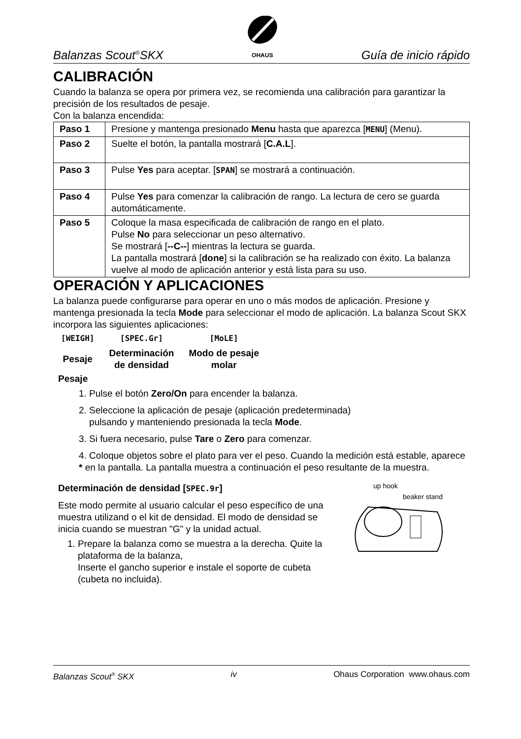Balanzas Scout<sup>®</sup>SKX
OHAUS Guía de inicio rápido
CALIBRACIÓN
Cuando la balanza se opera por primera vez, se recomienda una calibración para garantizar la precisión de los resultados de pesaje.
Con la balanza encendida:
| Paso 1 | Presione y mantenga presionado Menu hasta que aparezca [ MENU ] (Menu). |
| Paso 2 | Suelte el botón, la pantalla mostrará [ C.A.L ]. |
| Paso 3 | Pulse Yes para aceptar. [ SPAN ] se mostrará a continuación. |
| Paso 4 | Pulse Yes para comenzar la calibración de rango. La lectura de cero se guarda automáticamente. |
| Paso 5 | Coloque la masa especificada de calibración de rango en el plato. Pulse No para seleccionar un peso alternativo. Se mostrará [ --C-- ] mientras la lectura se guarda. La pantalla mostrará [ done ] si la calibración se ha realizado con éxito. La balanza vuelve al modo de aplicación anterior y está lista para su uso. |
OPERACIÓN Y APLICACIONES
La balanza puede configurarse para operar en uno o más modos de aplicación. Presione y mantenga presionada la tecla Mode para seleccionar el modo de aplicación. La balanza Scout SKX incorpora las siguientes aplicaciones:
| [WEIGH] | [SPEC.Gr] | [MoLE] |
| Pesaje | Determinación de densidad | Modo de pesaje molar |
Pesaje
1. Pulse el botón Zero/On para encender la balanza.
2. Seleccione la aplicación de pesaje (aplicación predeterminada)
pulsando y manteniendo presionada la tecla Mode.
3. Si fuera necesario, pulse Tare o Zero para comenzar.
4. Coloque objetos sobre el plato para ver el peso. Cuando la medición está estable, aparece * en la pantalla. La pantalla muestra a continuación el peso resultante de la muestra.
Determinación de densidad [SPEC.9r]
Este modo permite al usuario calcular el peso específico de una muestra utilizand o el kit de densidad. El modo de densidad se inicia cuando se muestran "G" y la unidad actual.
1. Prepare la balanza como se muestra a la derecha. Quite la plataforma de la balanza,
Inserte el gancho superior e instale el soporte de cubeta (cubeta no incluida).
up hook
beaker stand
Balanzas Scout<sup>®</sup> SKX iv Ohaus Corporation www.ohaus.com